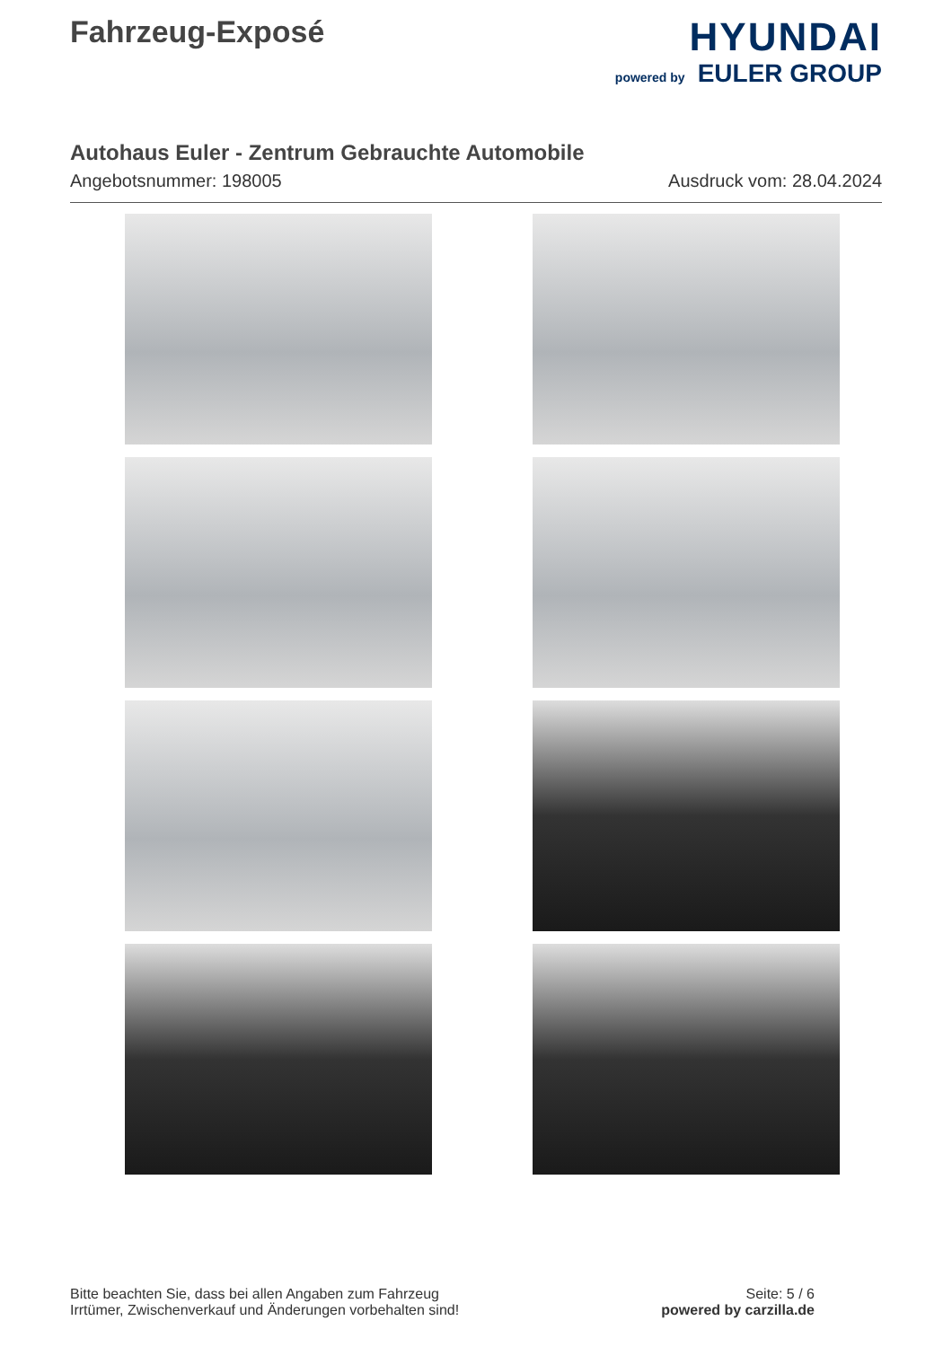Fahrzeug-Exposé
HYUNDAI
powered by EULER GROUP
Autohaus Euler - Zentrum Gebrauchte Automobile
Angebotsnummer: 198005 Ausdruck vom: 28.04.2024
Bitte beachten Sie, dass bei allen Angaben zum Fahrzeug
Irrtümer, Zwischenverkauf und Änderungen vorbehalten sind!
Seite: 5 / 6
powered by carzilla.de